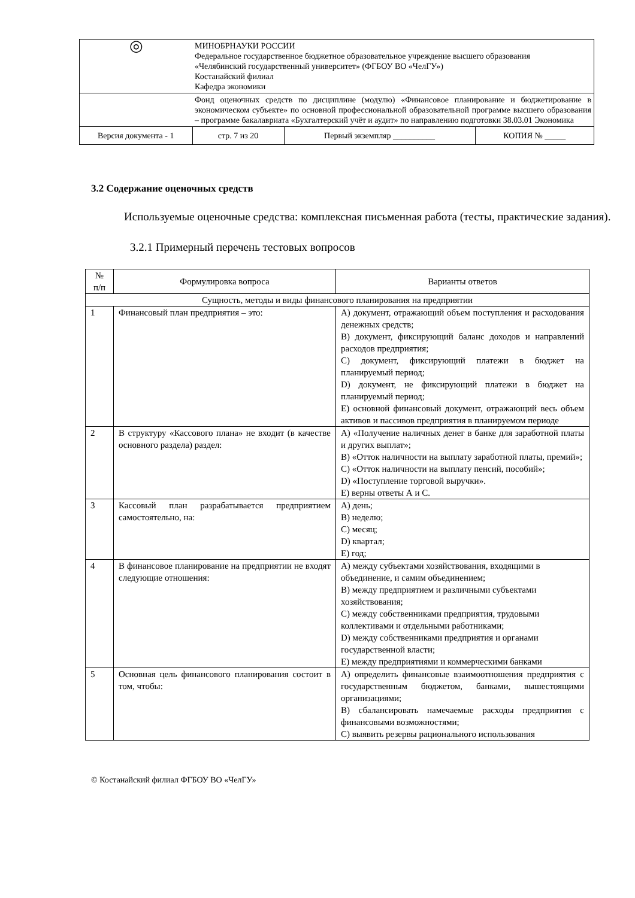| ◎ | МИНОБРНАУКИ РОССИИ Федеральное государственное бюджетное образовательное учреждение высшего образования «Челябинский государственный университет» (ФГБОУ ВО «ЧелГУ») Костанайский филиал Кафедра экономики | | |
| | Фонд оценочных средств по дисциплине (модулю) «Финансовое планирование и бюджетирование в экономическом субъекте» по основной профессиональной образовательной программе высшего образования – программе бакалавриата «Бухгалтерский учёт и аудит» по направлению подготовки 38.03.01 Экономика | | |
| Версия документа - 1 | стр. 7 из 20 | Первый экземпляр __________ | КОПИЯ № _____ |
3.2 Содержание оценочных средств
Используемые оценочные средства: комплексная письменная работа (тесты, практические задания).
3.2.1 Примерный перечень тестовых вопросов
| № п/п | Формулировка вопроса | Варианты ответов |
| --- | --- | --- |
| Сущность, методы и виды финансового планирования на предприятии | | |
| 1 | Финансовый план предприятия – это: | A) документ, отражающий объем поступления и расходования денежных средств; B) документ, фиксирующий баланс доходов и направлений расходов предприятия; C) документ, фиксирующий платежи в бюджет на планируемый период; D) документ, не фиксирующий платежи в бюджет на планируемый период; E) основной финансовый документ, отражающий весь объем активов и пассивов предприятия в планируемом периоде |
| 2 | В структуру «Кассового плана» не входит (в качестве основного раздела) раздел: | A) «Получение наличных денег в банке для заработной платы и других выплат»; B) «Отток наличности на выплату заработной платы, премий»; C) «Отток наличности на выплату пенсий, пособий»; D) «Поступление торговой выручки». E) верны ответы А и С. |
| 3 | Кассовый план разрабатывается предприятием самостоятельно, на: | A) день; B) неделю; C) месяц; D) квартал; E) год; |
| 4 | В финансовое планирование на предприятии не входят следующие отношения: | A) между субъектами хозяйствования, входящими в объединение, и самим объединением; B) между предприятием и различными субъектами хозяйствования; C) между собственниками предприятия, трудовыми коллективами и отдельными работниками; D) между собственниками предприятия и органами государственной власти; E) между предприятиями и коммерческими банками |
| 5 | Основная цель финансового планирования состоит в том, чтобы: | A) определить финансовые взаимоотношения предприятия с государственным бюджетом, банками, вышестоящими организациями; B) сбалансировать намечаемые расходы предприятия с финансовыми возможностями; C) выявить резервы рационального использования |
© Костанайский филиал ФГБОУ ВО «ЧелГУ»